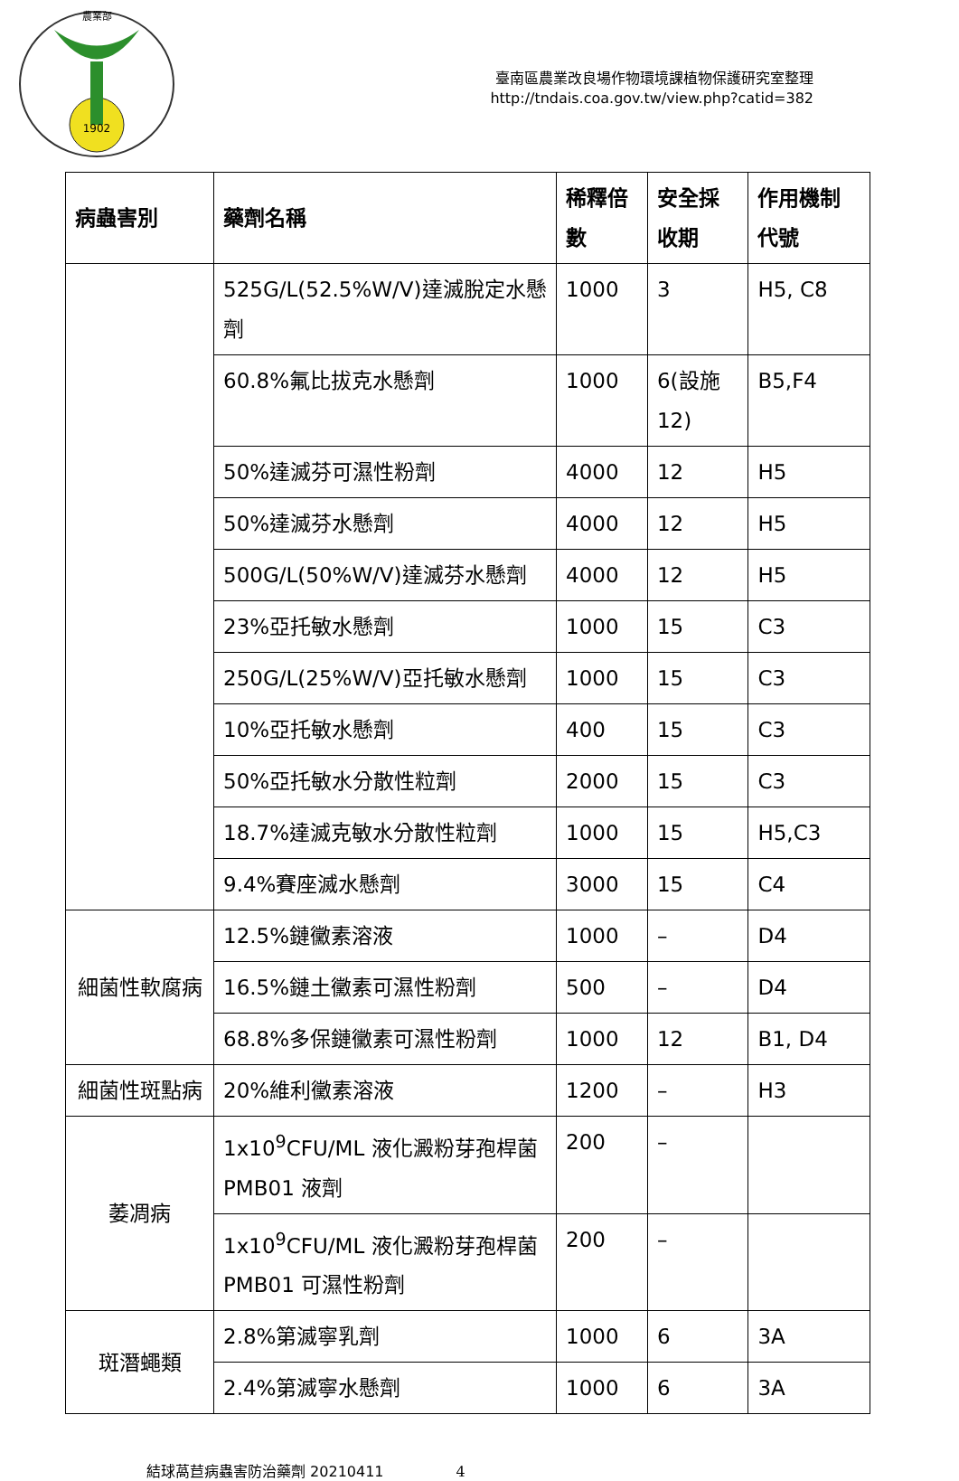農業部
1902
臺南區農業改良場作物環境課植物保護研究室整理
http://tndais.coa.gov.tw/view.php?catid=382
| 病蟲害別 | 藥劑名稱 | 稀釋倍數 | 安全採收期 | 作用機制代號 |
| --- | --- | --- | --- | --- |
| | 525G/L(52.5%W/V)達滅脫定水懸劑 | 1000 | 3 | H5, C8 |
| | 60.8%氟比拔克水懸劑 | 1000 | 6(設施12) | B5,F4 |
| | 50%達滅芬可濕性粉劑 | 4000 | 12 | H5 |
| | 50%達滅芬水懸劑 | 4000 | 12 | H5 |
| | 500G/L(50%W/V)達滅芬水懸劑 | 4000 | 12 | H5 |
| | 23%亞托敏水懸劑 | 1000 | 15 | C3 |
| | 250G/L(25%W/V)亞托敏水懸劑 | 1000 | 15 | C3 |
| | 10%亞托敏水懸劑 | 400 | 15 | C3 |
| | 50%亞托敏水分散性粒劑 | 2000 | 15 | C3 |
| | 18.7%達滅克敏水分散性粒劑 | 1000 | 15 | H5,C3 |
| | 9.4%賽座滅水懸劑 | 3000 | 15 | C4 |
| 細菌性軟腐病 | 12.5%鏈黴素溶液 | 1000 | – | D4 |
| | 16.5%鏈土黴素可濕性粉劑 | 500 | – | D4 |
| | 68.8%多保鏈黴素可濕性粉劑 | 1000 | 12 | B1, D4 |
| 細菌性斑點病 | 20%維利黴素溶液 | 1200 | – | H3 |
| 萎凋病 | 1x10<sup>9</sup>CFU/ML 液化澱粉芽孢桿菌 PMB01 液劑 | 200 | – | |
| | 1x10<sup>9</sup>CFU/ML 液化澱粉芽孢桿菌 PMB01 可濕性粉劑 | 200 | – | |
| 斑潛蠅類 | 2.8%第滅寧乳劑 | 1000 | 6 | 3A |
| | 2.4%第滅寧水懸劑 | 1000 | 6 | 3A |
結球萵苣病蟲害防治藥劑 20210411 4